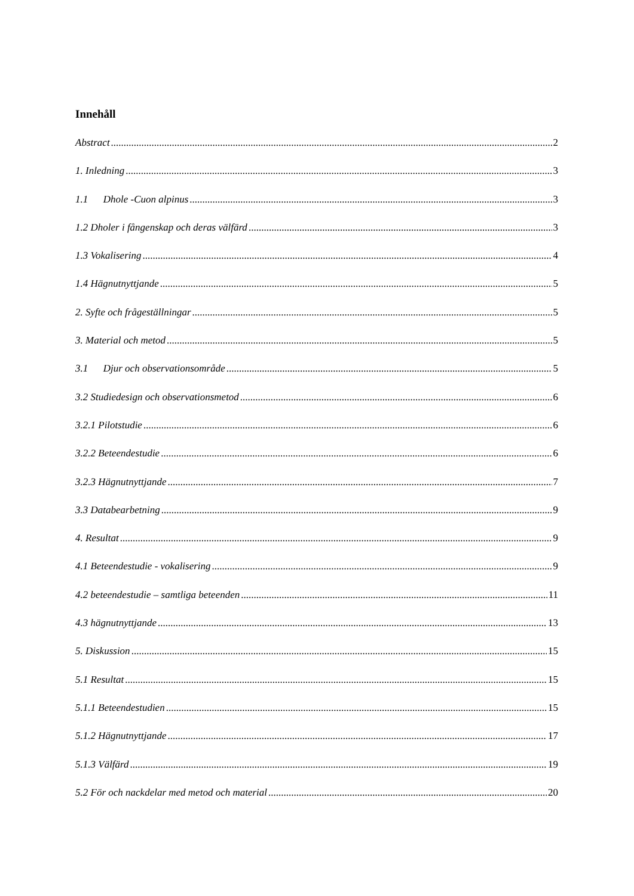Innehåll
Abstract 2
1. Inledning 3
1.1 Dhole -Cuon alpinus 3
1.2 Dholer i fångenskap och deras välfärd 3
1.3 Vokalisering 4
1.4 Hägnutnyttjande 5
2. Syfte och frågeställningar 5
3. Material och metod 5
3.1 Djur och observationsområde 5
3.2 Studiedesign och observationsmetod 6
3.2.1 Pilotstudie 6
3.2.2 Beteendestudie 6
3.2.3 Hägnutnyttjande 7
3.3 Databearbetning 9
4. Resultat 9
4.1 Beteendestudie - vokalisering 9
4.2 beteendestudie – samtliga beteenden 11
4.3 hägnutnyttjande 13
5. Diskussion 15
5.1 Resultat 15
5.1.1 Beteendestudien 15
5.1.2 Hägnutnyttjande 17
5.1.3 Välfärd 19
5.2 För och nackdelar med metod och material 20